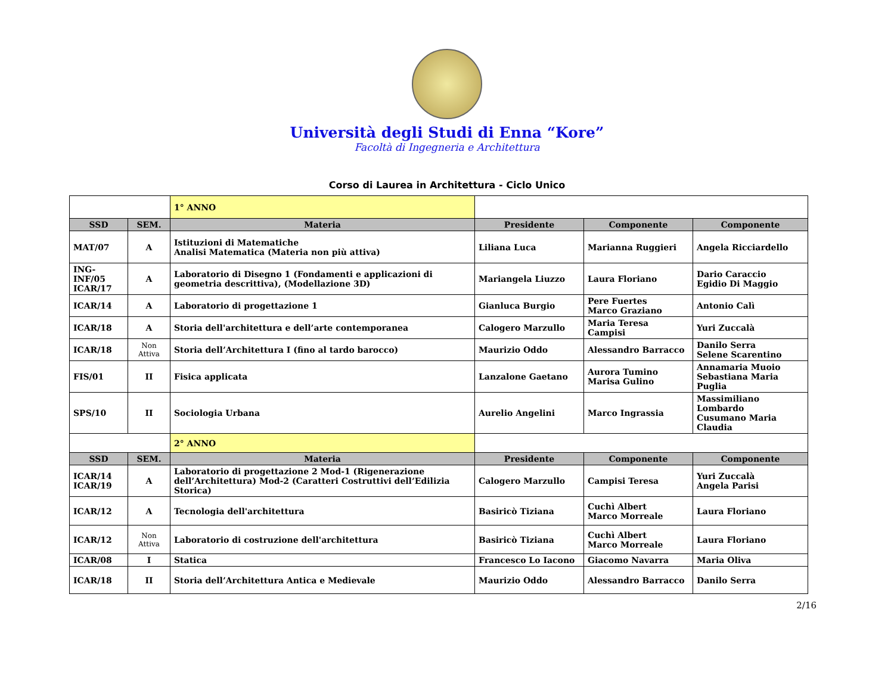Università degli Studi di Enna “Kore”
Facoltà di Ingegneria e Architettura
Corso di Laurea in Architettura - Ciclo Unico
| | | 1° ANNO | | | |
| SSD | SEM. | Materia | Presidente | Componente | Componente |
| MAT/07 | A | Istituzioni di Matematiche Analisi Matematica (Materia non più attiva) | Liliana Luca | Marianna Ruggieri | Angela Ricciardello |
| ING-INF/05 ICAR/17 | A | Laboratorio di Disegno 1 (Fondamenti e applicazioni di geometria descrittiva), (Modellazione 3D) | Mariangela Liuzzo | Laura Floriano | Dario Caraccio Egidio Di Maggio |
| ICAR/14 | A | Laboratorio di progettazione 1 | Gianluca Burgio | Pere Fuertes Marco Graziano | Antonio Calì |
| ICAR/18 | A | Storia dell'architettura e dell’arte contemporanea | Calogero Marzullo | Maria Teresa Campisi | Yuri Zuccalà |
| ICAR/18 | Non Attiva | Storia dell’Architettura I (fino al tardo barocco) | Maurizio Oddo | Alessandro Barracco | Danilo Serra Selene Scarentino |
| FIS/01 | II | Fisica applicata | Lanzalone Gaetano | Aurora Tumino Marisa Gulino | Annamaria Muoio Sebastiana Maria Puglia |
| SPS/10 | II | Sociologia Urbana | Aurelio Angelini | Marco Ingrassia | Massimiliano Lombardo Cusumano Maria Claudia |
| | | 2° ANNO | | | |
| SSD | SEM. | Materia | Presidente | Componente | Componente |
| ICAR/14 ICAR/19 | A | Laboratorio di progettazione 2 Mod-1 (Rigenerazione dell’Architettura) Mod-2 (Caratteri Costruttivi dell’Edilizia Storica) | Calogero Marzullo | Campisi Teresa | Yuri Zuccalà Angela Parisi |
| ICAR/12 | A | Tecnologia dell'architettura | Basiricò Tiziana | Cuchì Albert Marco Morreale | Laura Floriano |
| ICAR/12 | Non Attiva | Laboratorio di costruzione dell'architettura | Basiricò Tiziana | Cuchì Albert Marco Morreale | Laura Floriano |
| ICAR/08 | I | Statica | Francesco Lo Iacono | Giacomo Navarra | Maria Oliva |
| ICAR/18 | II | Storia dell’Architettura Antica e Medievale | Maurizio Oddo | Alessandro Barracco | Danilo Serra |
2/16